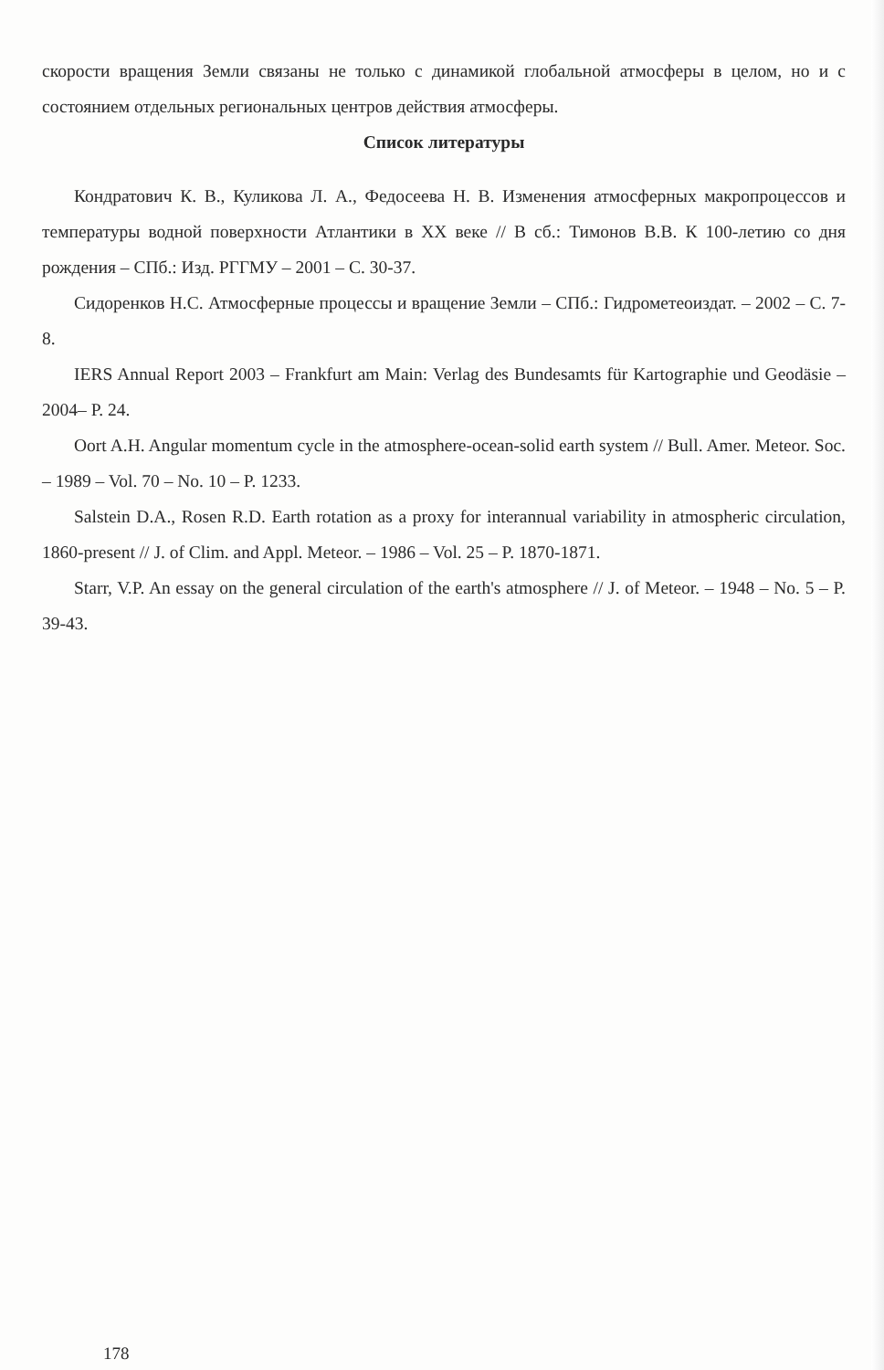скорости вращения Земли связаны не только с динамикой глобальной атмосферы в целом, но и с состоянием отдельных региональных центров действия атмосферы.
Список литературы
Кондратович К. В., Куликова Л. А., Федосеева Н. В. Изменения атмосферных макропроцессов и температуры водной поверхности Атлантики в XX веке // В сб.: Тимонов В.В. К 100-летию со дня рождения – СПб.: Изд. РГГМУ – 2001 – С. 30-37.
Сидоренков Н.С. Атмосферные процессы и вращение Земли – СПб.: Гидрометеоиздат. – 2002 – С. 7-8.
IERS Annual Report 2003 – Frankfurt am Main: Verlag des Bundesamts für Kartographie und Geodäsie – 2004– P. 24.
Oort A.H. Angular momentum cycle in the atmosphere-ocean-solid earth system // Bull. Amer. Meteor. Soc. – 1989 – Vol. 70 – No. 10 – P. 1233.
Salstein D.A., Rosen R.D. Earth rotation as a proxy for interannual variability in atmospheric circulation, 1860-present // J. of Clim. and Appl. Meteor. – 1986 – Vol. 25 – P. 1870-1871.
Starr, V.P. An essay on the general circulation of the earth's atmosphere // J. of Meteor. – 1948 – No. 5 – P. 39-43.
178